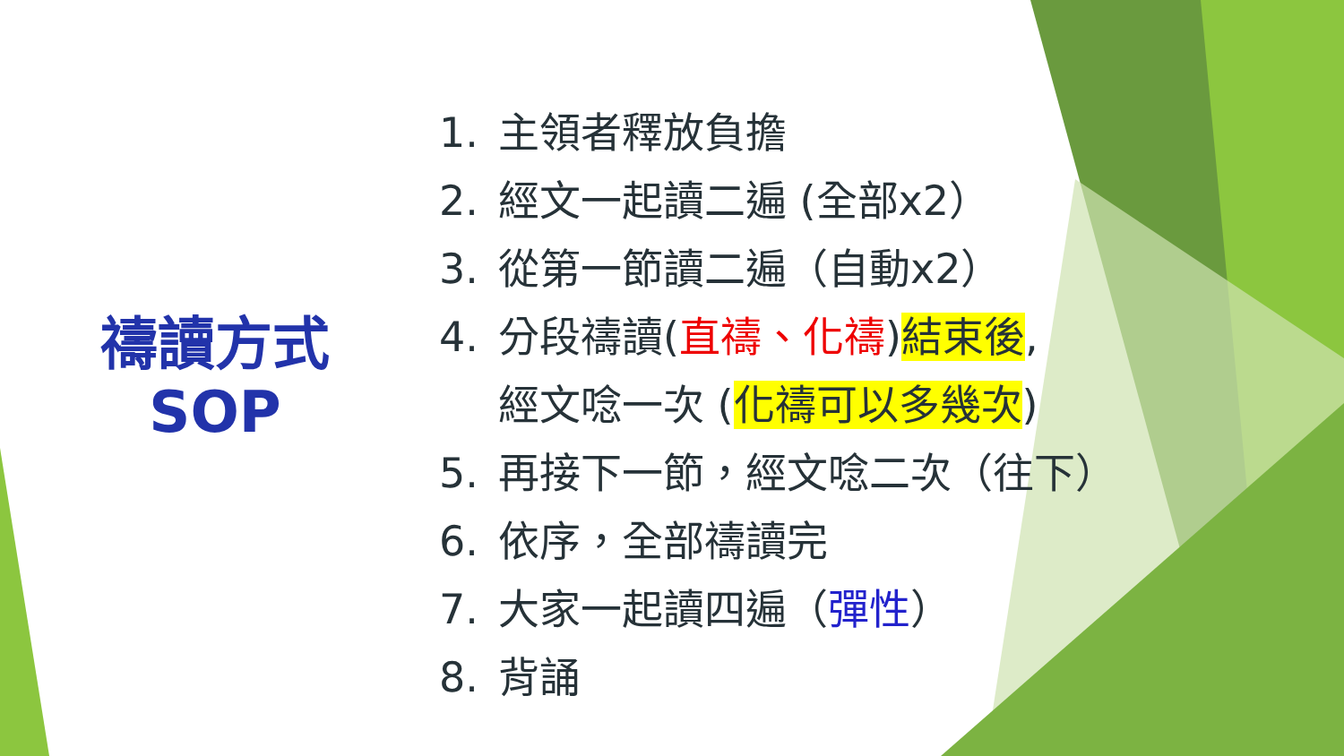禱讀方式
SOP
1. 主領者釋放負擔
2. 經文一起讀二遍 (全部x2）
3. 從第一節讀二遍（自動x2）
4. 分段禱讀(直禱、化禱)結束後,
經文唸一次 (化禱可以多幾次)
5. 再接下一節，經文唸二次（往下）
6. 依序，全部禱讀完
7. 大家一起讀四遍（彈性）
8. 背誦